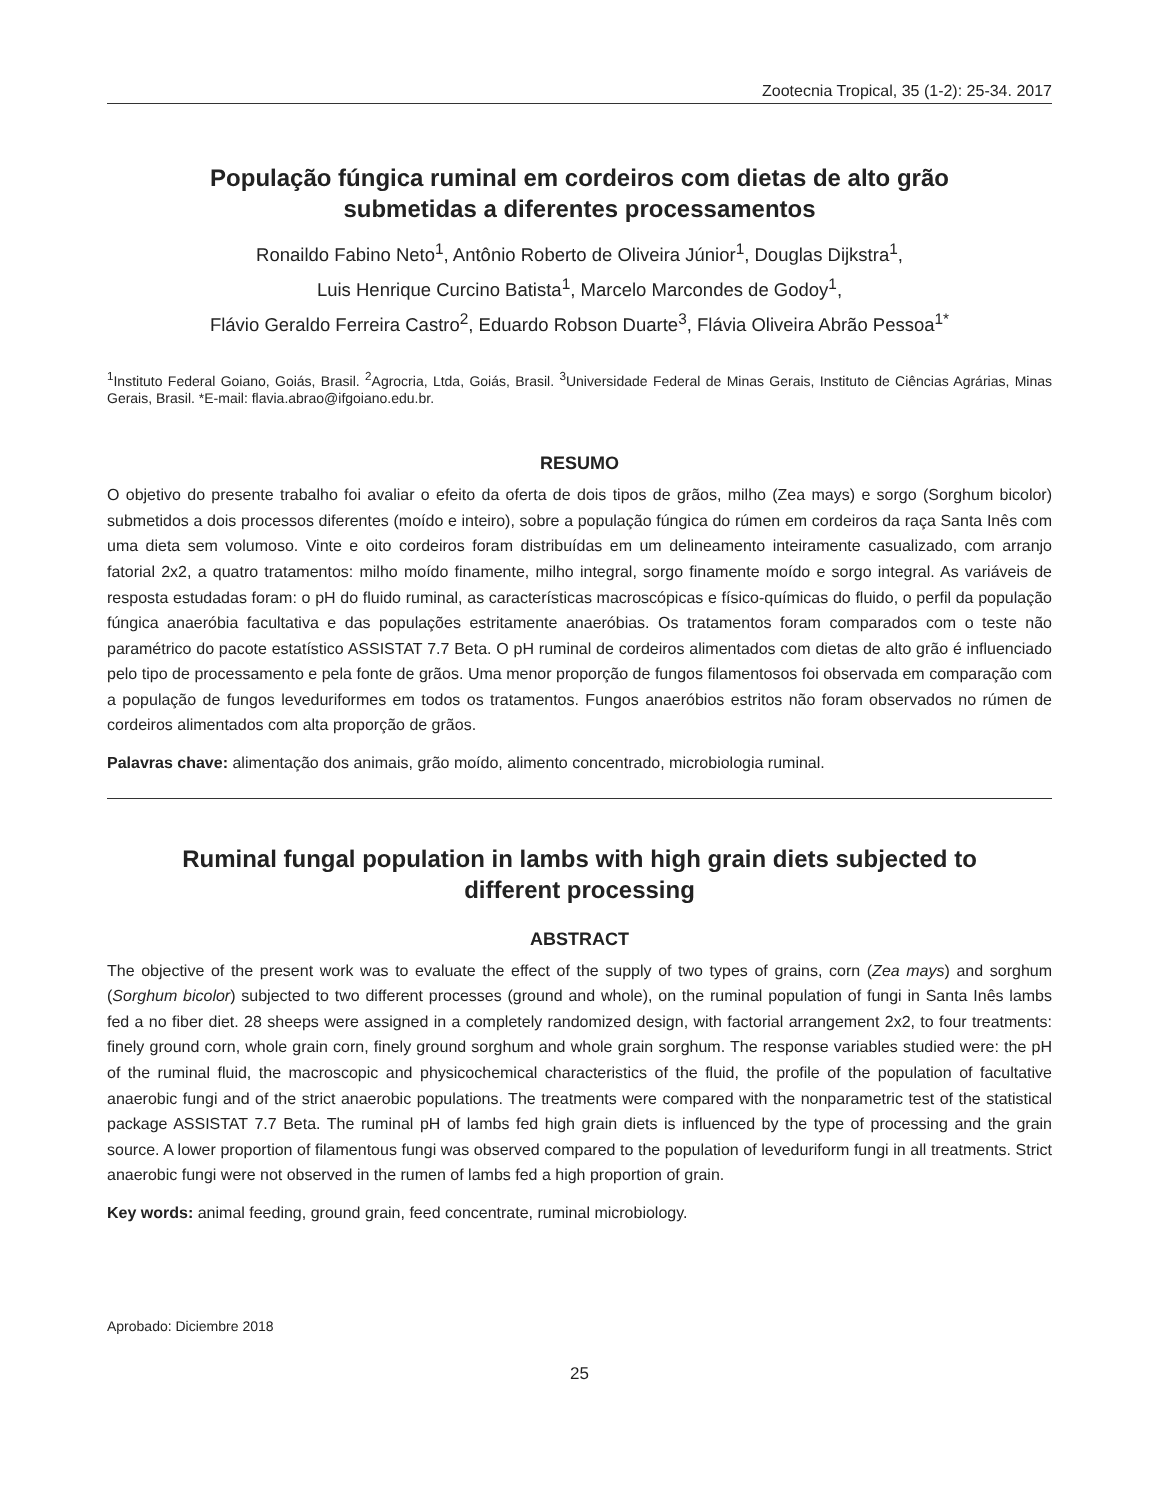Zootecnia Tropical, 35 (1-2): 25-34. 2017
População fúngica ruminal em cordeiros com dietas de alto grão
submetidas a diferentes processamentos
Ronaildo Fabino Neto<sup>1</sup>, Antônio Roberto de Oliveira Júnior<sup>1</sup>, Douglas Dijkstra<sup>1</sup>,
Luis Henrique Curcino Batista<sup>1</sup>, Marcelo Marcondes de Godoy<sup>1</sup>,
Flávio Geraldo Ferreira Castro<sup>2</sup>, Eduardo Robson Duarte<sup>3</sup>, Flávia Oliveira Abrão Pessoa<sup>1*</sup>
<sup>1</sup> Instituto Federal Goiano, Goiás, Brasil. <sup>2</sup>Agrocria, Ltda, Goiás, Brasil. <sup>3</sup>Universidade Federal de Minas Gerais, Instituto de Ciências Agrárias, Minas Gerais, Brasil. *E-mail: flavia.abrao@ifgoiano.edu.br.
RESUMO
O objetivo do presente trabalho foi avaliar o efeito da oferta de dois tipos de grãos, milho (Zea mays) e sorgo (Sorghum bicolor) submetidos a dois processos diferentes (moído e inteiro), sobre a população fúngica do rúmen em cordeiros da raça Santa Inês com uma dieta sem volumoso. Vinte e oito cordeiros foram distribuídas em um delineamento inteiramente casualizado, com arranjo fatorial 2x2, a quatro tratamentos: milho moído finamente, milho integral, sorgo finamente moído e sorgo integral. As variáveis de resposta estudadas foram: o pH do fluido ruminal, as características macroscópicas e físico-químicas do fluido, o perfil da população fúngica anaeróbia facultativa e das populações estritamente anaeróbias. Os tratamentos foram comparados com o teste não paramétrico do pacote estatístico ASSISTAT 7.7 Beta. O pH ruminal de cordeiros alimentados com dietas de alto grão é influenciado pelo tipo de processamento e pela fonte de grãos. Uma menor proporção de fungos filamentosos foi observada em comparação com a população de fungos leveduriformes em todos os tratamentos. Fungos anaeróbios estritos não foram observados no rúmen de cordeiros alimentados com alta proporção de grãos.
Palavras chave: alimentação dos animais, grão moído, alimento concentrado, microbiologia ruminal.
Ruminal fungal population in lambs with high grain diets subjected to
different processing
ABSTRACT
The objective of the present work was to evaluate the effect of the supply of two types of grains, corn (Zea mays) and sorghum (Sorghum bicolor) subjected to two different processes (ground and whole), on the ruminal population of fungi in Santa Inês lambs fed a no fiber diet. 28 sheeps were assigned in a completely randomized design, with factorial arrangement 2x2, to four treatments: finely ground corn, whole grain corn, finely ground sorghum and whole grain sorghum. The response variables studied were: the pH of the ruminal fluid, the macroscopic and physicochemical characteristics of the fluid, the profile of the population of facultative anaerobic fungi and of the strict anaerobic populations. The treatments were compared with the nonparametric test of the statistical package ASSISTAT 7.7 Beta. The ruminal pH of lambs fed high grain diets is influenced by the type of processing and the grain source. A lower proportion of filamentous fungi was observed compared to the population of leveduriform fungi in all treatments. Strict anaerobic fungi were not observed in the rumen of lambs fed a high proportion of grain.
Key words: animal feeding, ground grain, feed concentrate, ruminal microbiology.
Aprobado: Diciembre 2018
25